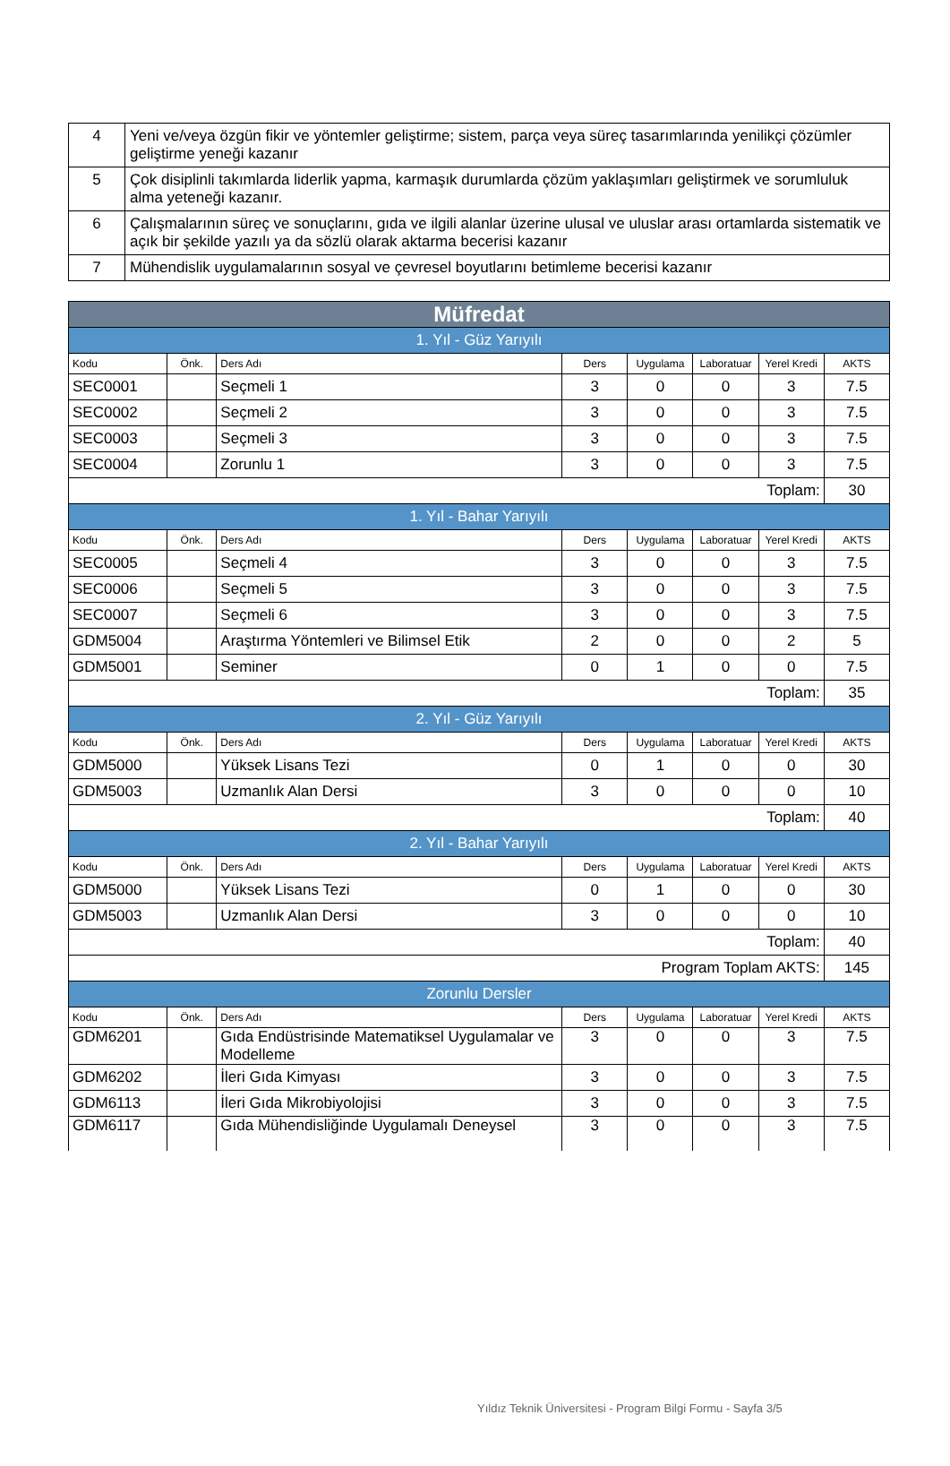| 4 | Yeni ve/veya özgün fikir ve yöntemler geliştirme; sistem, parça veya süreç tasarımlarında yenilikçi çözümler geliştirme yeneği kazanır |
| 5 | Çok disiplinli takımlarda liderlik yapma, karmaşık durumlarda çözüm yaklaşımları geliştirmek ve sorumluluk alma yeteneği kazanır. |
| 6 | Çalışmalarının süreç ve sonuçlarını, gıda ve ilgili alanlar üzerine ulusal ve uluslar arası ortamlarda sistematik ve açık bir şekilde yazılı ya da sözlü olarak aktarma becerisi kazanır |
| 7 | Mühendislik uygulamalarının sosyal ve çevresel boyutlarını betimleme becerisi kazanır |
| Müfredat | | | | | | | |
| 1. Yıl - Güz Yarıyılı | | | | | | | |
| Kodu | Önk. | Ders Adı | Ders | Uygulama | Laboratuar | Yerel Kredi | AKTS |
| SEC0001 | | Seçmeli 1 | 3 | 0 | 0 | 3 | 7.5 |
| SEC0002 | | Seçmeli 2 | 3 | 0 | 0 | 3 | 7.5 |
| SEC0003 | | Seçmeli 3 | 3 | 0 | 0 | 3 | 7.5 |
| SEC0004 | | Zorunlu 1 | 3 | 0 | 0 | 3 | 7.5 |
| Toplam: | | | | | | | 30 |
| 1. Yıl - Bahar Yarıyılı | | | | | | | |
| Kodu | Önk. | Ders Adı | Ders | Uygulama | Laboratuar | Yerel Kredi | AKTS |
| SEC0005 | | Seçmeli 4 | 3 | 0 | 0 | 3 | 7.5 |
| SEC0006 | | Seçmeli 5 | 3 | 0 | 0 | 3 | 7.5 |
| SEC0007 | | Seçmeli 6 | 3 | 0 | 0 | 3 | 7.5 |
| GDM5004 | | Araştırma Yöntemleri ve Bilimsel Etik | 2 | 0 | 0 | 2 | 5 |
| GDM5001 | | Seminer | 0 | 1 | 0 | 0 | 7.5 |
| Toplam: | | | | | | | 35 |
| 2. Yıl - Güz Yarıyılı | | | | | | | |
| Kodu | Önk. | Ders Adı | Ders | Uygulama | Laboratuar | Yerel Kredi | AKTS |
| GDM5000 | | Yüksek Lisans Tezi | 0 | 1 | 0 | 0 | 30 |
| GDM5003 | | Uzmanlık Alan Dersi | 3 | 0 | 0 | 0 | 10 |
| Toplam: | | | | | | | 40 |
| 2. Yıl - Bahar Yarıyılı | | | | | | | |
| Kodu | Önk. | Ders Adı | Ders | Uygulama | Laboratuar | Yerel Kredi | AKTS |
| GDM5000 | | Yüksek Lisans Tezi | 0 | 1 | 0 | 0 | 30 |
| GDM5003 | | Uzmanlık Alan Dersi | 3 | 0 | 0 | 0 | 10 |
| Toplam: | | | | | | | 40 |
| Program Toplam AKTS: | | | | | | | 145 |
| Zorunlu Dersler | | | | | | | |
| Kodu | Önk. | Ders Adı | Ders | Uygulama | Laboratuar | Yerel Kredi | AKTS |
| GDM6201 | | Gıda Endüstrisinde Matematiksel Uygulamalar ve Modelleme | 3 | 0 | 0 | 3 | 7.5 |
| GDM6202 | | İleri Gıda Kimyası | 3 | 0 | 0 | 3 | 7.5 |
| GDM6113 | | İleri Gıda Mikrobiyolojisi | 3 | 0 | 0 | 3 | 7.5 |
| GDM6117 | | Gıda Mühendisliğinde Uygulamalı Deneysel | 3 | 0 | 0 | 3 | 7.5 |
Yıldız Teknik Üniversitesi - Program Bilgi Formu - Sayfa 3/5